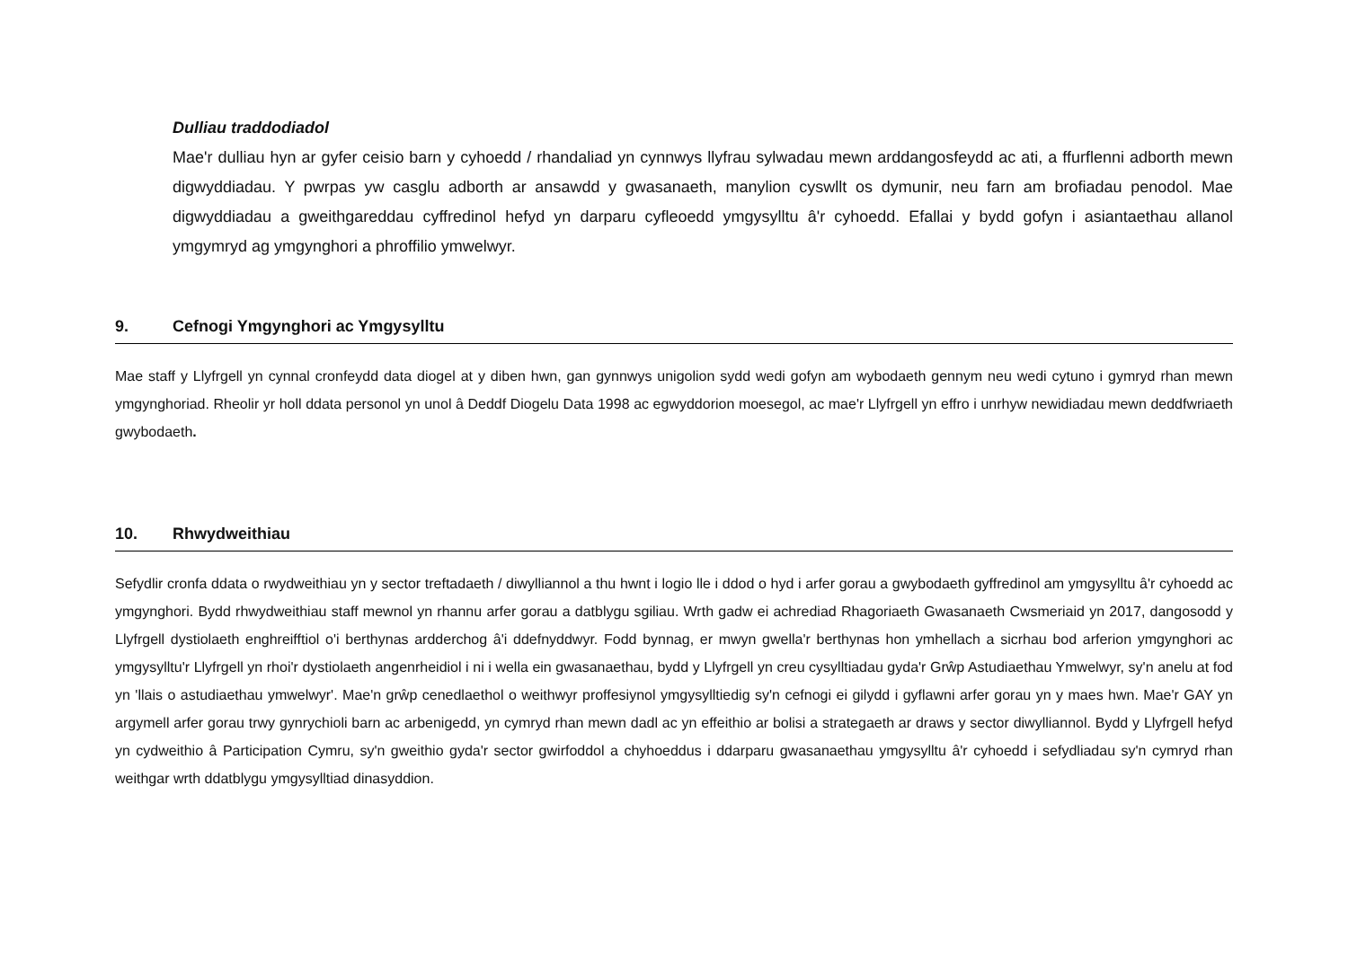Dulliau traddodiadol
Mae'r dulliau hyn ar gyfer ceisio barn y cyhoedd / rhandaliad yn cynnwys llyfrau sylwadau mewn arddangosfeydd ac ati, a ffurflenni adborth mewn digwyddiadau. Y pwrpas yw casglu adborth ar ansawdd y gwasanaeth, manylion cyswllt os dymunir, neu farn am brofiadau penodol. Mae digwyddiadau a gweithgareddau cyffredinol hefyd yn darparu cyfleoedd ymgysylltu â'r cyhoedd. Efallai y bydd gofyn i asiantaethau allanol ymgymryd ag ymgynghori a phroffilio ymwelwyr.
9. Cefnogi Ymgynghori ac Ymgysylltu
Mae staff y Llyfrgell yn cynnal cronfeydd data diogel at y diben hwn, gan gynnwys unigolion sydd wedi gofyn am wybodaeth gennym neu wedi cytuno i gymryd rhan mewn ymgynghoriad. Rheolir yr holl ddata personol yn unol â Deddf Diogelu Data 1998 ac egwyddorion moesegol, ac mae'r Llyfrgell yn effro i unrhyw newidiadau mewn deddfwriaeth gwybodaeth.
10. Rhwydweithiau
Sefydlir cronfa ddata o rwydweithiau yn y sector treftadaeth / diwylliannol a thu hwnt i logio lle i ddod o hyd i arfer gorau a gwybodaeth gyffredinol am ymgysylltu â'r cyhoedd ac ymgynghori. Bydd rhwydweithiau staff mewnol yn rhannu arfer gorau a datblygu sgiliau. Wrth gadw ei achrediad Rhagoriaeth Gwasanaeth Cwsmeriaid yn 2017, dangosodd y Llyfrgell dystiolaeth enghreifftiol o'i berthynas ardderchog â'i ddefnyddwyr. Fodd bynnag, er mwyn gwella'r berthynas hon ymhellach a sicrhau bod arferion ymgynghori ac ymgysylltu'r Llyfrgell yn rhoi'r dystiolaeth angenrheidiol i ni i wella ein gwasanaethau, bydd y Llyfrgell yn creu cysylltiadau gyda'r Grŵp Astudiaethau Ymwelwyr, sy'n anelu at fod yn 'llais o astudiaethau ymwelwyr'. Mae'n grŵp cenedlaethol o weithwyr proffesiynol ymgysylltiedig sy'n cefnogi ei gilydd i gyflawni arfer gorau yn y maes hwn. Mae'r GAY yn argymell arfer gorau trwy gynrychioli barn ac arbenigedd, yn cymryd rhan mewn dadl ac yn effeithio ar bolisi a strategaeth ar draws y sector diwylliannol. Bydd y Llyfrgell hefyd yn cydweithio â Participation Cymru, sy'n gweithio gyda'r sector gwirfoddol a chyhoeddus i ddarparu gwasanaethau ymgysylltu â'r cyhoedd i sefydliadau sy'n cymryd rhan weithgar wrth ddatblygu ymgysylltiad dinasyddion.